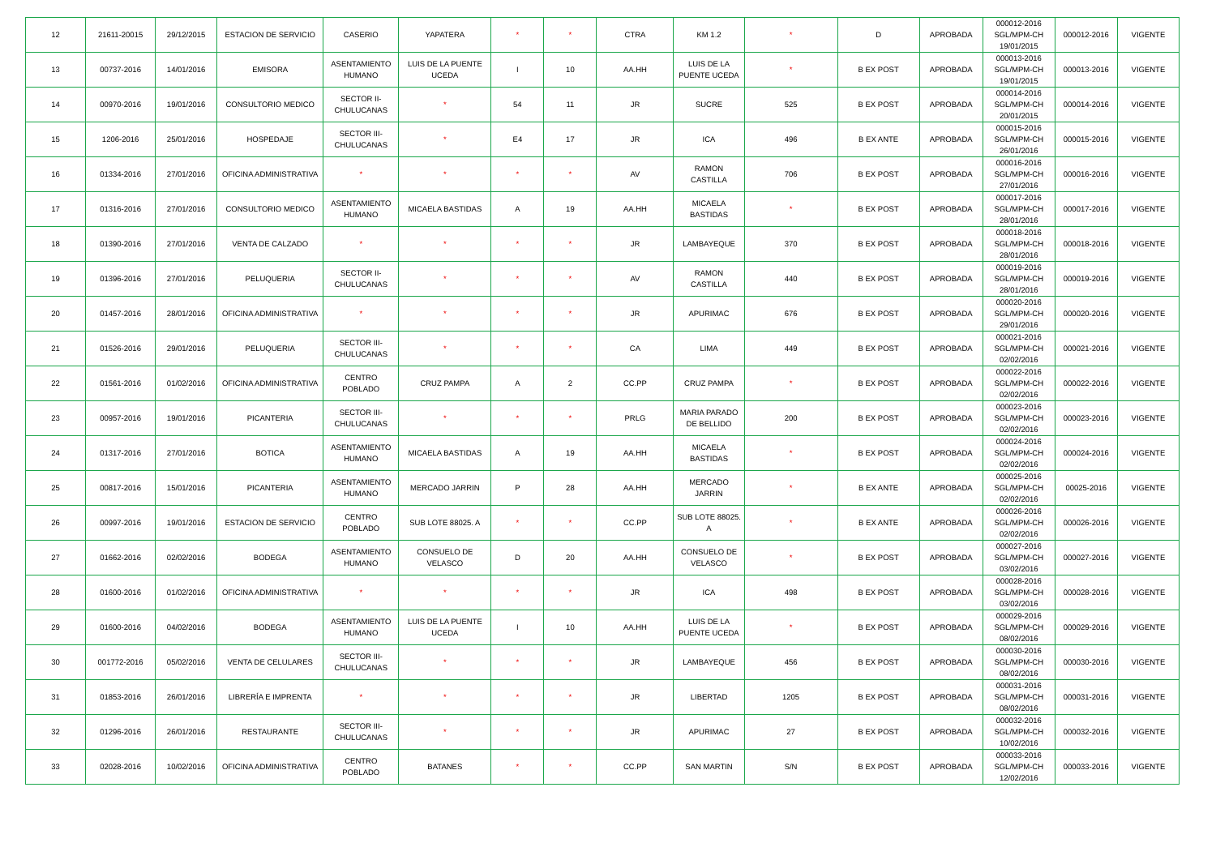| 12 | 21611-20015 | 29/12/2015 | ESTACION DE SERVICIO | CASERIO | YAPATERA | * | * | CTRA | KM 1.2 | * | D | APROBADA | 000012-2016 SGL/MPM-CH 19/01/2015 | 000012-2016 | VIGENTE |
| 13 | 00737-2016 | 14/01/2016 | EMISORA | ASENTAMIENTO HUMANO | LUIS DE LA PUENTE UCEDA | I | 10 | AA.HH | LUIS DE LA PUENTE UCEDA | * | B EX POST | APROBADA | 000013-2016 SGL/MPM-CH 19/01/2015 | 000013-2016 | VIGENTE |
| 14 | 00970-2016 | 19/01/2016 | CONSULTORIO MEDICO | SECTOR II-CHULUCANAS | * | 54 | 11 | JR | SUCRE | 525 | B EX POST | APROBADA | 000014-2016 SGL/MPM-CH 20/01/2015 | 000014-2016 | VIGENTE |
| 15 | 1206-2016 | 25/01/2016 | HOSPEDAJE | SECTOR III-CHULUCANAS | * | E4 | 17 | JR | ICA | 496 | B EX ANTE | APROBADA | 000015-2016 SGL/MPM-CH 26/01/2016 | 000015-2016 | VIGENTE |
| 16 | 01334-2016 | 27/01/2016 | OFICINA ADMINISTRATIVA | * | * | * | * | AV | RAMON CASTILLA | 706 | B EX POST | APROBADA | 000016-2016 SGL/MPM-CH 27/01/2016 | 000016-2016 | VIGENTE |
| 17 | 01316-2016 | 27/01/2016 | CONSULTORIO MEDICO | ASENTAMIENTO HUMANO | MICAELA BASTIDAS | A | 19 | AA.HH | MICAELA BASTIDAS | * | B EX POST | APROBADA | 000017-2016 SGL/MPM-CH 28/01/2016 | 000017-2016 | VIGENTE |
| 18 | 01390-2016 | 27/01/2016 | VENTA DE CALZADO | * | * | * | * | JR | LAMBAYEQUE | 370 | B EX POST | APROBADA | 000018-2016 SGL/MPM-CH 28/01/2016 | 000018-2016 | VIGENTE |
| 19 | 01396-2016 | 27/01/2016 | PELUQUERIA | SECTOR II-CHULUCANAS | * | * | * | AV | RAMON CASTILLA | 440 | B EX POST | APROBADA | 000019-2016 SGL/MPM-CH 28/01/2016 | 000019-2016 | VIGENTE |
| 20 | 01457-2016 | 28/01/2016 | OFICINA ADMINISTRATIVA | * | * | * | * | JR | APURIMAC | 676 | B EX POST | APROBADA | 000020-2016 SGL/MPM-CH 29/01/2016 | 000020-2016 | VIGENTE |
| 21 | 01526-2016 | 29/01/2016 | PELUQUERIA | SECTOR III-CHULUCANAS | * | * | * | CA | LIMA | 449 | B EX POST | APROBADA | 000021-2016 SGL/MPM-CH 02/02/2016 | 000021-2016 | VIGENTE |
| 22 | 01561-2016 | 01/02/2016 | OFICINA ADMINISTRATIVA | CENTRO POBLADO | CRUZ PAMPA | A | 2 | CC.PP | CRUZ PAMPA | * | B EX POST | APROBADA | 000022-2016 SGL/MPM-CH 02/02/2016 | 000022-2016 | VIGENTE |
| 23 | 00957-2016 | 19/01/2016 | PICANTERIA | SECTOR III-CHULUCANAS | * | * | * | PRLG | MARIA PARADO DE BELLIDO | 200 | B EX POST | APROBADA | 000023-2016 SGL/MPM-CH 02/02/2016 | 000023-2016 | VIGENTE |
| 24 | 01317-2016 | 27/01/2016 | BOTICA | ASENTAMIENTO HUMANO | MICAELA BASTIDAS | A | 19 | AA.HH | MICAELA BASTIDAS | * | B EX POST | APROBADA | 000024-2016 SGL/MPM-CH 02/02/2016 | 000024-2016 | VIGENTE |
| 25 | 00817-2016 | 15/01/2016 | PICANTERIA | ASENTAMIENTO HUMANO | MERCADO JARRIN | P | 28 | AA.HH | MERCADO JARRIN | * | B EX ANTE | APROBADA | 000025-2016 SGL/MPM-CH 02/02/2016 | 00025-2016 | VIGENTE |
| 26 | 00997-2016 | 19/01/2016 | ESTACION DE SERVICIO | CENTRO POBLADO | SUB LOTE 88025. A | * | * | CC.PP | SUB LOTE 88025. A | * | B EX ANTE | APROBADA | 000026-2016 SGL/MPM-CH 02/02/2016 | 000026-2016 | VIGENTE |
| 27 | 01662-2016 | 02/02/2016 | BODEGA | ASENTAMIENTO HUMANO | CONSUELO DE VELASCO | D | 20 | AA.HH | CONSUELO DE VELASCO | * | B EX POST | APROBADA | 000027-2016 SGL/MPM-CH 03/02/2016 | 000027-2016 | VIGENTE |
| 28 | 01600-2016 | 01/02/2016 | OFICINA ADMINISTRATIVA | * | * | * | * | JR | ICA | 498 | B EX POST | APROBADA | 000028-2016 SGL/MPM-CH 03/02/2016 | 000028-2016 | VIGENTE |
| 29 | 01600-2016 | 04/02/2016 | BODEGA | ASENTAMIENTO HUMANO | LUIS DE LA PUENTE UCEDA | I | 10 | AA.HH | LUIS DE LA PUENTE UCEDA | * | B EX POST | APROBADA | 000029-2016 SGL/MPM-CH 08/02/2016 | 000029-2016 | VIGENTE |
| 30 | 001772-2016 | 05/02/2016 | VENTA DE CELULARES | SECTOR III-CHULUCANAS | * | * | * | JR | LAMBAYEQUE | 456 | B EX POST | APROBADA | 000030-2016 SGL/MPM-CH 08/02/2016 | 000030-2016 | VIGENTE |
| 31 | 01853-2016 | 26/01/2016 | LIBRERÍA E IMPRENTA | * | * | * | * | JR | LIBERTAD | 1205 | B EX POST | APROBADA | 000031-2016 SGL/MPM-CH 08/02/2016 | 000031-2016 | VIGENTE |
| 32 | 01296-2016 | 26/01/2016 | RESTAURANTE | SECTOR III-CHULUCANAS | * | * | * | JR | APURIMAC | 27 | B EX POST | APROBADA | 000032-2016 SGL/MPM-CH 10/02/2016 | 000032-2016 | VIGENTE |
| 33 | 02028-2016 | 10/02/2016 | OFICINA ADMINISTRATIVA | CENTRO POBLADO | BATANES | * | * | CC.PP | SAN MARTIN | S/N | B EX POST | APROBADA | 000033-2016 SGL/MPM-CH 12/02/2016 | 000033-2016 | VIGENTE |